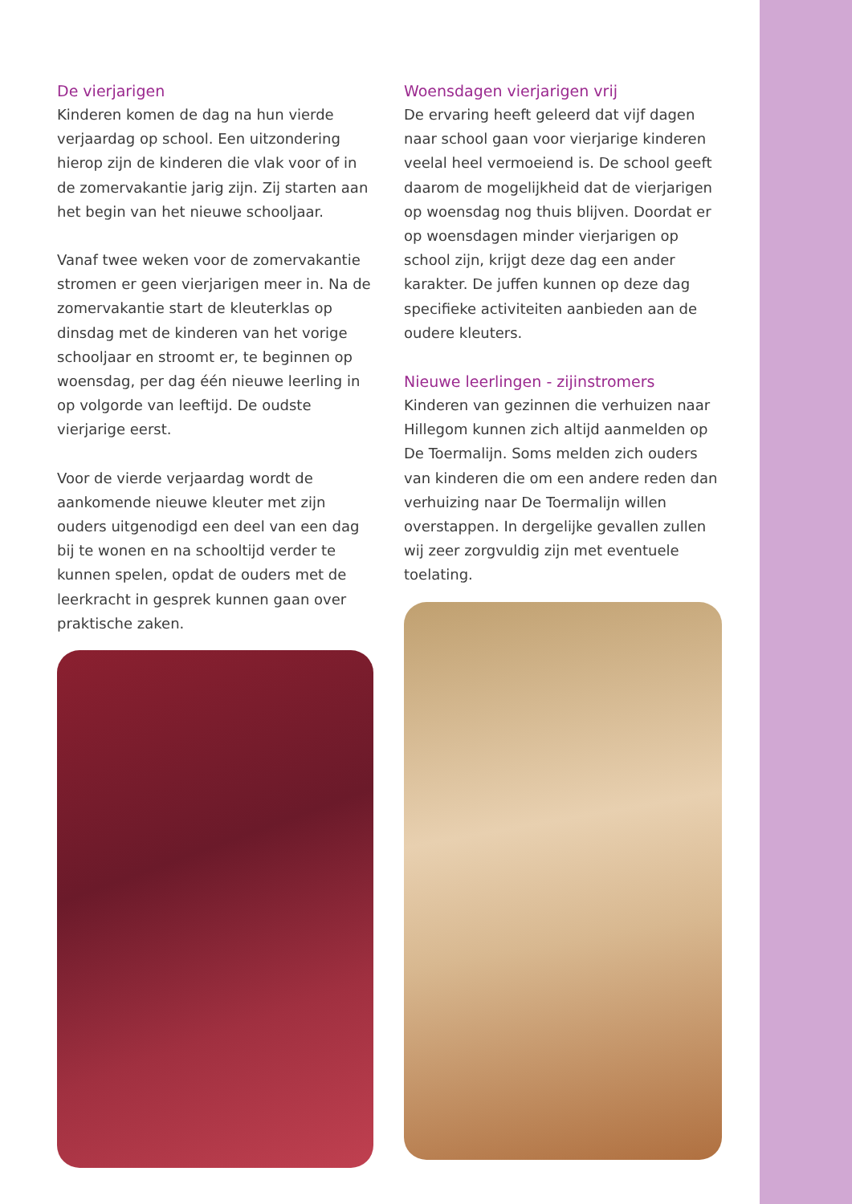De vierjarigen
Kinderen komen de dag na hun vierde verjaardag op school. Een uitzondering hierop zijn de kinderen die vlak voor of in de zomervakantie jarig zijn. Zij starten aan het begin van het nieuwe schooljaar.
Vanaf twee weken voor de zomervakantie stromen er geen vierjarigen meer in. Na de zomervakantie start de kleuterklas op dinsdag met de kinderen van het vorige schooljaar en stroomt er, te beginnen op woensdag, per dag één nieuwe leerling in op volgorde van leeftijd. De oudste vierjarige eerst.
Voor de vierde verjaardag wordt de aankomende nieuwe kleuter met zijn ouders uitgenodigd een deel van een dag bij te wonen en na schooltijd verder te kunnen spelen, opdat de ouders met de leerkracht in gesprek kunnen gaan over praktische zaken.
Woensdagen vierjarigen vrij
De ervaring heeft geleerd dat vijf dagen naar school gaan voor vierjarige kinderen veelal heel vermoeiend is. De school geeft daarom de mogelijkheid dat de vierjarigen op woensdag nog thuis blijven. Doordat er op woensdagen minder vierjarigen op school zijn, krijgt deze dag een ander karakter. De juffen kunnen op deze dag specifieke activiteiten aanbieden aan de oudere kleuters.
Nieuwe leerlingen - zijinstromers
Kinderen van gezinnen die verhuizen naar Hillegom kunnen zich altijd aanmelden op De Toermalijn. Soms melden zich ouders van kinderen die om een andere reden dan verhuizing naar De Toermalijn willen overstappen. In dergelijke gevallen zullen wij zeer zorgvuldig zijn met eventuele toelating.